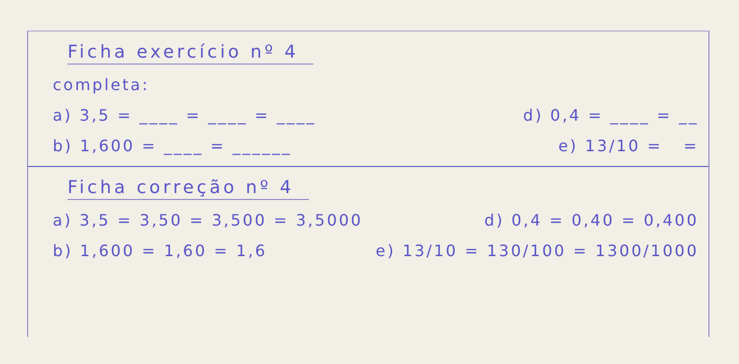Ficha exercício nº 4
completa:
a) 3,5 = ____ = ____ = ____ d) 0,4 = ____ = __
b) 1,600 = ____ = ______ e) 13/10 = =
Ficha correção nº 4
a) 3,5 = 3,50 = 3,500 = 3,5000 d) 0,4 = 0,40 = 0,400
b) 1,600 = 1,60 = 1,6 e) 13/10 = 130/100 = 1300/1000